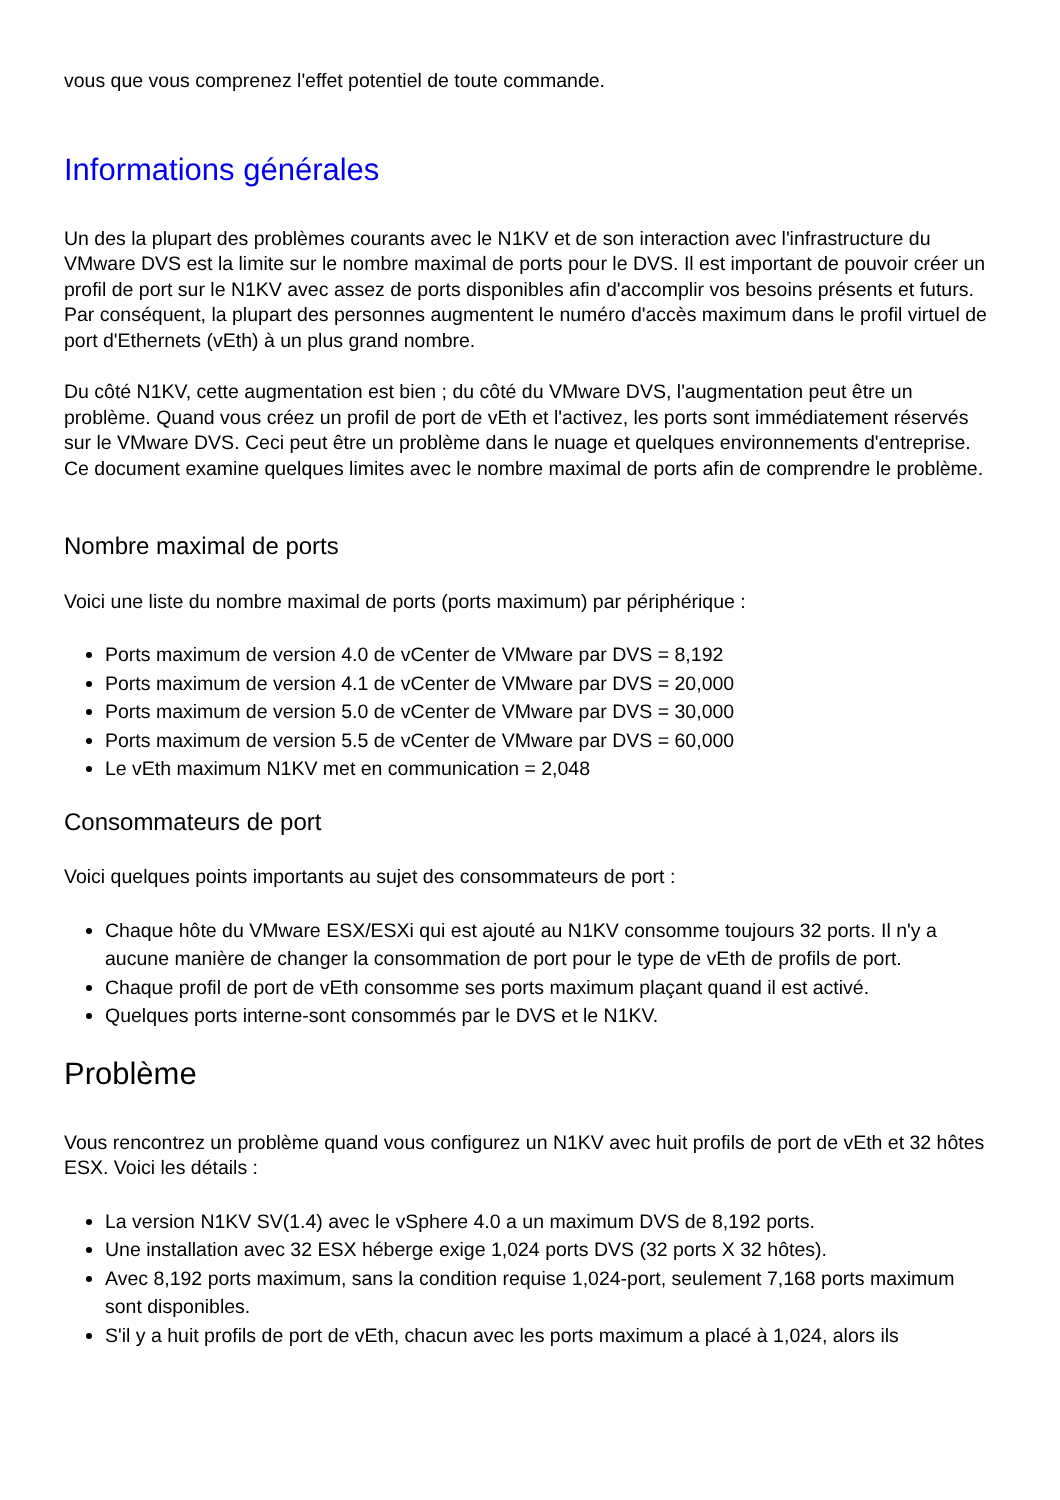vous que vous comprenez l'effet potentiel de toute commande.
Informations générales
Un des la plupart des problèmes courants avec le N1KV et de son interaction avec l'infrastructure du VMware DVS est la limite sur le nombre maximal de ports pour le DVS. Il est important de pouvoir créer un profil de port sur le N1KV avec assez de ports disponibles afin d'accomplir vos besoins présents et futurs. Par conséquent, la plupart des personnes augmentent le numéro d'accès maximum dans le profil virtuel de port d'Ethernets (vEth) à un plus grand nombre.
Du côté N1KV, cette augmentation est bien ; du côté du VMware DVS, l'augmentation peut être un problème. Quand vous créez un profil de port de vEth et l'activez, les ports sont immédiatement réservés sur le VMware DVS. Ceci peut être un problème dans le nuage et quelques environnements d'entreprise. Ce document examine quelques limites avec le nombre maximal de ports afin de comprendre le problème.
Nombre maximal de ports
Voici une liste du nombre maximal de ports (ports maximum) par périphérique :
Ports maximum de version 4.0 de vCenter de VMware par DVS = 8,192
Ports maximum de version 4.1 de vCenter de VMware par DVS = 20,000
Ports maximum de version 5.0 de vCenter de VMware par DVS = 30,000
Ports maximum de version 5.5 de vCenter de VMware par DVS = 60,000
Le vEth maximum N1KV met en communication = 2,048
Consommateurs de port
Voici quelques points importants au sujet des consommateurs de port :
Chaque hôte du VMware ESX/ESXi qui est ajouté au N1KV consomme toujours 32 ports. Il n'y a aucune manière de changer la consommation de port pour le type de vEth de profils de port.
Chaque profil de port de vEth consomme ses ports maximum plaçant quand il est activé.
Quelques ports interne-sont consommés par le DVS et le N1KV.
Problème
Vous rencontrez un problème quand vous configurez un N1KV avec huit profils de port de vEth et 32 hôtes ESX. Voici les détails :
La version N1KV SV(1.4) avec le vSphere 4.0 a un maximum DVS de 8,192 ports.
Une installation avec 32 ESX héberge exige 1,024 ports DVS (32 ports X 32 hôtes).
Avec 8,192 ports maximum, sans la condition requise 1,024-port, seulement 7,168 ports maximum sont disponibles.
S'il y a huit profils de port de vEth, chacun avec les ports maximum a placé à 1,024, alors ils